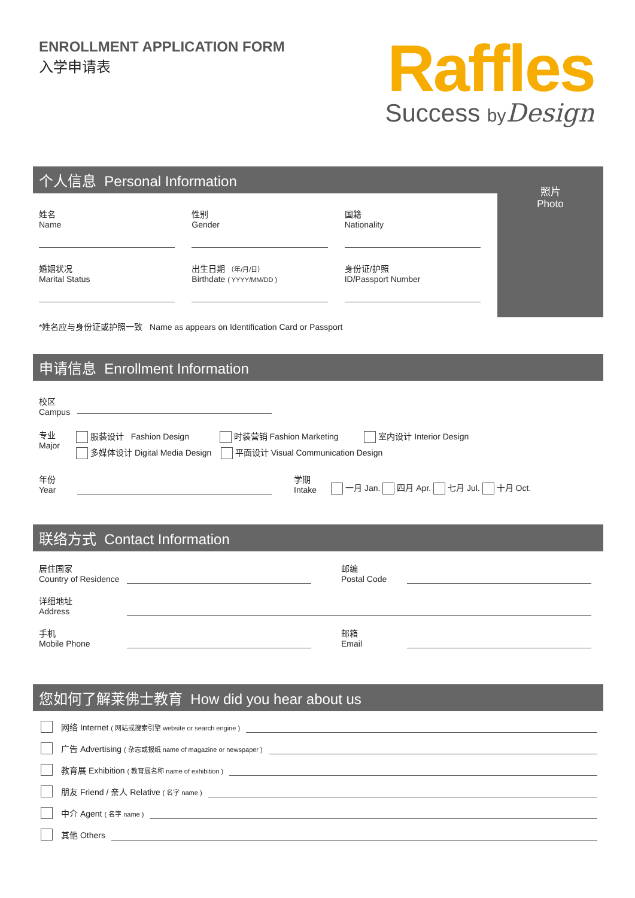ENROLLMENT APPLICATION FORM
入学申请表
Raffles
Success by Design
个人信息 Personal Information
姓名
Name
性别
Gender
国籍
Nationality
婚姻状况
Marital Status
出生日期 （年/月/日）
Birthdate ( YYYY/MM/DD )
身份证/护照
ID/Passport Number
*姓名应与身份证或护照一致 Name as appears on Identification Card or Passport
照片
Photo
申请信息 Enrollment Information
校区
Campus
专业
Major
服装设计 Fashion Design 时装营销 Fashion Marketing 室内设计 Interior Design
多媒体设计 Digital Media Design 平面设计 Visual Communication Design
年份
Year
学期
Intake
一月 Jan. 四月 Apr. 七月 Jul. 十月 Oct.
联络方式 Contact Information
居住国家
Country of Residence
邮编
Postal Code
详细地址
Address
手机
Mobile Phone
邮箱
Email
您如何了解莱佛士教育 How did you hear about us
网络 Internet ( 网站或搜索引擎 website or search engine )
广告 Advertising ( 杂志或报纸 name of magazine or newspaper )
教育展 Exhibition ( 教育展名称 name of exhibition )
朋友 Friend / 亲人 Relative ( 名字 name )
中介 Agent ( 名字 name )
其他 Others